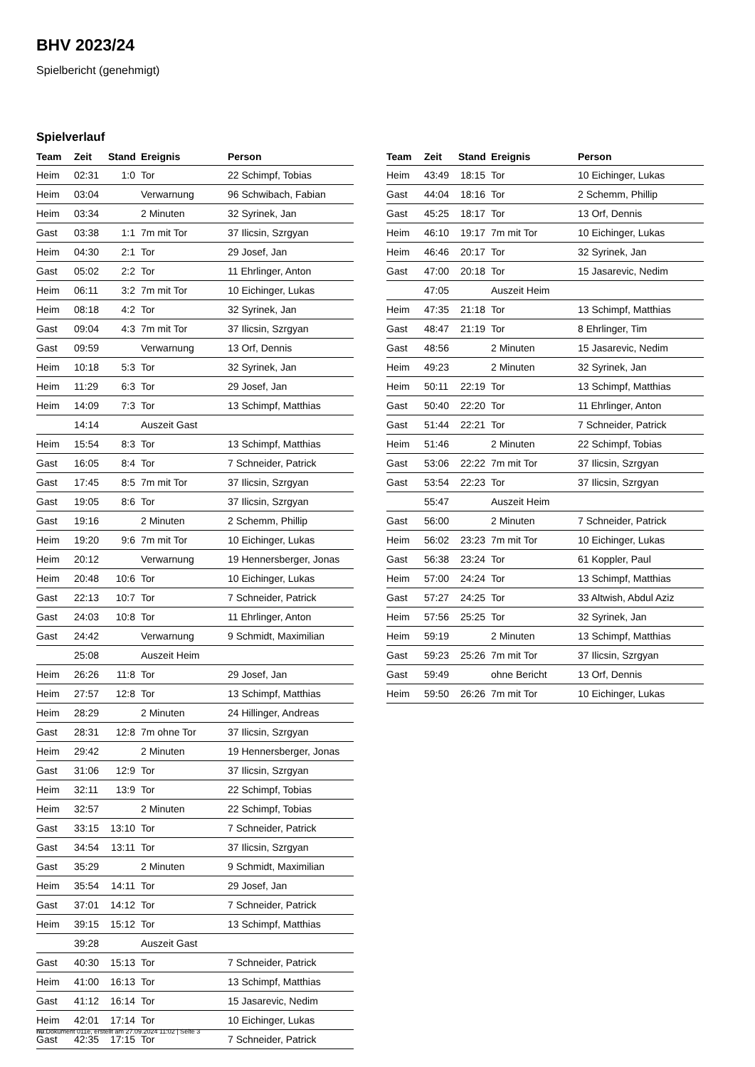BHV 2023/24
Spielbericht (genehmigt)
Spielverlauf
| Team | Zeit | Stand | Ereignis | Person |
| --- | --- | --- | --- | --- |
| Heim | 02:31 | 1:0 | Tor | 22 Schimpf, Tobias |
| Heim | 03:04 | | Verwarnung | 96 Schwibach, Fabian |
| Heim | 03:34 | | 2 Minuten | 32 Syrinek, Jan |
| Gast | 03:38 | 1:1 | 7m mit Tor | 37 Ilicsin, Szrgyan |
| Heim | 04:30 | 2:1 | Tor | 29 Josef, Jan |
| Gast | 05:02 | 2:2 | Tor | 11 Ehrlinger, Anton |
| Heim | 06:11 | 3:2 | 7m mit Tor | 10 Eichinger, Lukas |
| Heim | 08:18 | 4:2 | Tor | 32 Syrinek, Jan |
| Gast | 09:04 | 4:3 | 7m mit Tor | 37 Ilicsin, Szrgyan |
| Gast | 09:59 | | Verwarnung | 13 Orf, Dennis |
| Heim | 10:18 | 5:3 | Tor | 32 Syrinek, Jan |
| Heim | 11:29 | 6:3 | Tor | 29 Josef, Jan |
| Heim | 14:09 | 7:3 | Tor | 13 Schimpf, Matthias |
| | 14:14 | | Auszeit Gast | |
| Heim | 15:54 | 8:3 | Tor | 13 Schimpf, Matthias |
| Gast | 16:05 | 8:4 | Tor | 7 Schneider, Patrick |
| Gast | 17:45 | 8:5 | 7m mit Tor | 37 Ilicsin, Szrgyan |
| Gast | 19:05 | 8:6 | Tor | 37 Ilicsin, Szrgyan |
| Gast | 19:16 | | 2 Minuten | 2 Schemm, Phillip |
| Heim | 19:20 | 9:6 | 7m mit Tor | 10 Eichinger, Lukas |
| Heim | 20:12 | | Verwarnung | 19 Hennersberger, Jonas |
| Heim | 20:48 | 10:6 | Tor | 10 Eichinger, Lukas |
| Gast | 22:13 | 10:7 | Tor | 7 Schneider, Patrick |
| Gast | 24:03 | 10:8 | Tor | 11 Ehrlinger, Anton |
| Gast | 24:42 | | Verwarnung | 9 Schmidt, Maximilian |
| | 25:08 | | Auszeit Heim | |
| Heim | 26:26 | 11:8 | Tor | 29 Josef, Jan |
| Heim | 27:57 | 12:8 | Tor | 13 Schimpf, Matthias |
| Heim | 28:29 | | 2 Minuten | 24 Hillinger, Andreas |
| Gast | 28:31 | 12:8 | 7m ohne Tor | 37 Ilicsin, Szrgyan |
| Heim | 29:42 | | 2 Minuten | 19 Hennersberger, Jonas |
| Gast | 31:06 | 12:9 | Tor | 37 Ilicsin, Szrgyan |
| Heim | 32:11 | 13:9 | Tor | 22 Schimpf, Tobias |
| Heim | 32:57 | | 2 Minuten | 22 Schimpf, Tobias |
| Gast | 33:15 | 13:10 | Tor | 7 Schneider, Patrick |
| Gast | 34:54 | 13:11 | Tor | 37 Ilicsin, Szrgyan |
| Gast | 35:29 | | 2 Minuten | 9 Schmidt, Maximilian |
| Heim | 35:54 | 14:11 | Tor | 29 Josef, Jan |
| Gast | 37:01 | 14:12 | Tor | 7 Schneider, Patrick |
| Heim | 39:15 | 15:12 | Tor | 13 Schimpf, Matthias |
| | 39:28 | | Auszeit Gast | |
| Gast | 40:30 | 15:13 | Tor | 7 Schneider, Patrick |
| Heim | 41:00 | 16:13 | Tor | 13 Schimpf, Matthias |
| Gast | 41:12 | 16:14 | Tor | 15 Jasarevic, Nedim |
| Heim | 42:01 | 17:14 | Tor | 10 Eichinger, Lukas |
| Gast | 42:35 | 17:15 | Tor | 7 Schneider, Patrick |
| Team | Zeit | Stand | Ereignis | Person |
| --- | --- | --- | --- | --- |
| Heim | 43:49 | 18:15 | Tor | 10 Eichinger, Lukas |
| Gast | 44:04 | 18:16 | Tor | 2 Schemm, Phillip |
| Gast | 45:25 | 18:17 | Tor | 13 Orf, Dennis |
| Heim | 46:10 | 19:17 | 7m mit Tor | 10 Eichinger, Lukas |
| Heim | 46:46 | 20:17 | Tor | 32 Syrinek, Jan |
| Gast | 47:00 | 20:18 | Tor | 15 Jasarevic, Nedim |
| | 47:05 | | Auszeit Heim | |
| Heim | 47:35 | 21:18 | Tor | 13 Schimpf, Matthias |
| Gast | 48:47 | 21:19 | Tor | 8 Ehrlinger, Tim |
| Gast | 48:56 | | 2 Minuten | 15 Jasarevic, Nedim |
| Heim | 49:23 | | 2 Minuten | 32 Syrinek, Jan |
| Heim | 50:11 | 22:19 | Tor | 13 Schimpf, Matthias |
| Gast | 50:40 | 22:20 | Tor | 11 Ehrlinger, Anton |
| Gast | 51:44 | 22:21 | Tor | 7 Schneider, Patrick |
| Heim | 51:46 | | 2 Minuten | 22 Schimpf, Tobias |
| Gast | 53:06 | 22:22 | 7m mit Tor | 37 Ilicsin, Szrgyan |
| Gast | 53:54 | 22:23 | Tor | 37 Ilicsin, Szrgyan |
| | 55:47 | | Auszeit Heim | |
| Gast | 56:00 | | 2 Minuten | 7 Schneider, Patrick |
| Heim | 56:02 | 23:23 | 7m mit Tor | 10 Eichinger, Lukas |
| Gast | 56:38 | 23:24 | Tor | 61 Koppler, Paul |
| Heim | 57:00 | 24:24 | Tor | 13 Schimpf, Matthias |
| Gast | 57:27 | 24:25 | Tor | 33 Altwish, Abdul Aziz |
| Heim | 57:56 | 25:25 | Tor | 32 Syrinek, Jan |
| Heim | 59:19 | | 2 Minuten | 13 Schimpf, Matthias |
| Gast | 59:23 | 25:26 | 7m mit Tor | 37 Ilicsin, Szrgyan |
| Gast | 59:49 | | ohne Bericht | 13 Orf, Dennis |
| Heim | 59:50 | 26:26 | 7m mit Tor | 10 Eichinger, Lukas |
nu.Dokument 011e, erstellt am 27.09.2024 11:02 | Seite 3